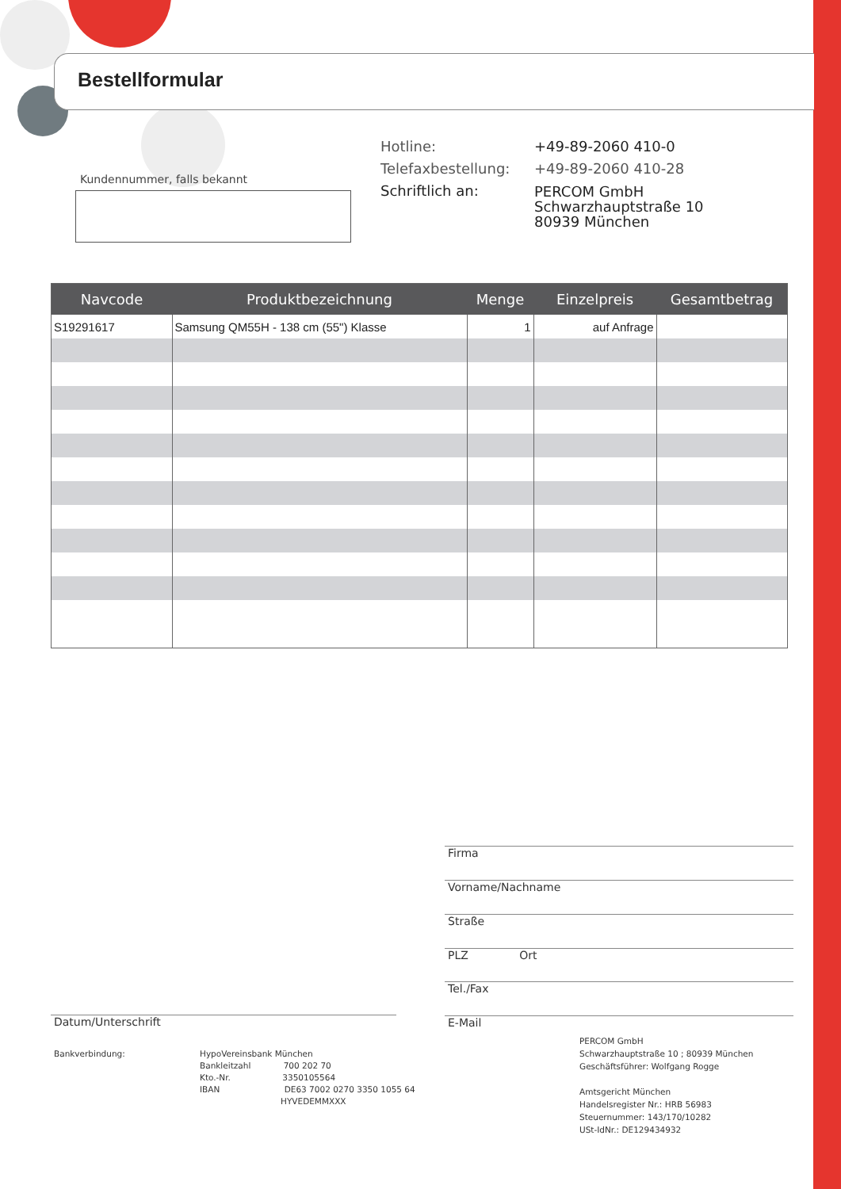Bestellformular
Kundennummer, falls bekannt
| Hotline: | +49-89-2060 410-0 |
| Telefaxbestellung: | +49-89-2060 410-28 |
| Schriftlich an: | PERCOM GmbH Schwarzhauptstraße 10 80939 München |
| Navcode | Produktbezeichnung | Menge | Einzelpreis | Gesamtbetrag |
| --- | --- | --- | --- | --- |
| S19291617 | Samsung QM55H - 138 cm (55") Klasse | 1 | auf Anfrage | |
Firma
Vorname/Nachname
Straße
PLZ Ort
Tel./Fax
E-Mail
Datum/Unterschrift
Bankverbindung:
HypoVereinsbank München
Bankleitzahl 700 202 70
Kto.-Nr. 3350105564
IBAN DE63 7002 0270 3350 1055 64
HYVEDEMMXXX
PERCOM GmbH
Schwarzhauptstraße 10 ; 80939 München
Geschäftsführer: Wolfgang Rogge
Amtsgericht München
Handelsregister Nr.: HRB 56983
Steuernummer: 143/170/10282
USt-IdNr.: DE129434932